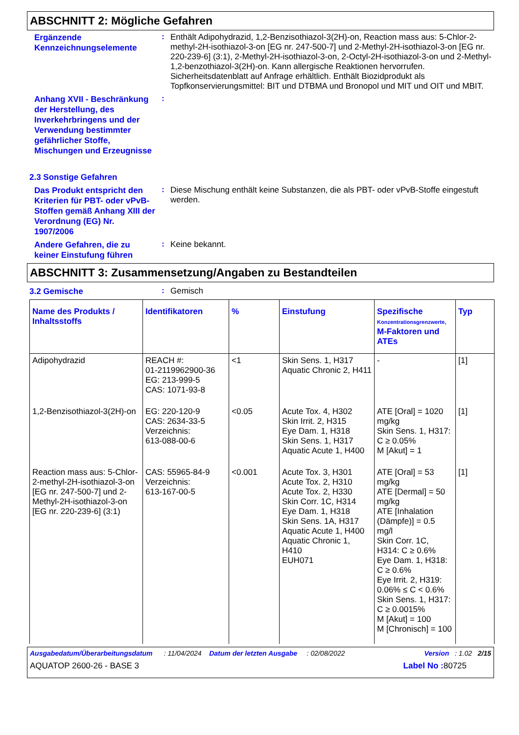ABSCHNITT 2: Mögliche Gefahren
Ergänzende Kennzeichnungselemente
:
Enthält Adipohydrazid, 1,2-Benzisothiazol-3(2H)-on, Reaction mass aus: 5-Chlor-2-methyl-2H-isothiazol-3-on [EG nr. 247-500-7] und 2-Methyl-2H-isothiazol-3-on [EG nr. 220-239-6] (3:1), 2-Methyl-2H-isothiazol-3-on, 2-Octyl-2H-isothiazol-3-on und 2-Methyl-1,2-benzothiazol-3(2H)-on. Kann allergische Reaktionen hervorrufen. Sicherheitsdatenblatt auf Anfrage erhältlich. Enthält Biozidprodukt als Topfkonservierungsmittel: BIT und DTBMA und Bronopol und MIT und OIT und MBIT.
Anhang XVII - Beschränkung der Herstellung, des Inverkehrbringens und der Verwendung bestimmter gefährlicher Stoffe, Mischungen und Erzeugnisse
:
2.3 Sonstige Gefahren
Das Produkt entspricht den Kriterien für PBT- oder vPvB-Stoffen gemäß Anhang XIII der Verordnung (EG) Nr. 1907/2006
:
Diese Mischung enthält keine Substanzen, die als PBT- oder vPvB-Stoffe eingestuft werden.
Andere Gefahren, die zu keiner Einstufung führen
:
Keine bekannt.
ABSCHNITT 3: Zusammensetzung/Angaben zu Bestandteilen
3.2 Gemische
:
Gemisch
| Name des Produkts / Inhaltsstoffs | Identifikatoren | % | Einstufung | Spezifische Konzentrationsgrenzwerte, M-Faktoren und ATEs | Typ |
| --- | --- | --- | --- | --- | --- |
| Adipohydrazid | REACH #: 01-2119962900-36 EG: 213-999-5 CAS: 1071-93-8 | <1 | Skin Sens. 1, H317 Aquatic Chronic 2, H411 | - | [1] |
| 1,2-Benzisothiazol-3(2H)-on | EG: 220-120-9 CAS: 2634-33-5 Verzeichnis: 613-088-00-6 | <0.05 | Acute Tox. 4, H302 Skin Irrit. 2, H315 Eye Dam. 1, H318 Skin Sens. 1, H317 Aquatic Acute 1, H400 | ATE [Oral] = 1020 mg/kg Skin Sens. 1, H317: C ≥ 0.05% M [Akut] = 1 | [1] |
| Reaction mass aus: 5-Chlor-2-methyl-2H-isothiazol-3-on [EG nr. 247-500-7] und 2-Methyl-2H-isothiazol-3-on [EG nr. 220-239-6] (3:1) | CAS: 55965-84-9 Verzeichnis: 613-167-00-5 | <0.001 | Acute Tox. 3, H301 Acute Tox. 2, H310 Acute Tox. 2, H330 Skin Corr. 1C, H314 Eye Dam. 1, H318 Skin Sens. 1A, H317 Aquatic Acute 1, H400 Aquatic Chronic 1, H410 EUH071 | ATE [Oral] = 53 mg/kg ATE [Dermal] = 50 mg/kg ATE [Inhalation (Dämpfe)] = 0.5 mg/l Skin Corr. 1C, H314: C ≥ 0.6% Eye Dam. 1, H318: C ≥ 0.6% Eye Irrit. 2, H319: 0.06% ≤ C < 0.6% Skin Sens. 1, H317: C ≥ 0.0015% M [Akut] = 100 M [Chronisch] = 100 | [1] |
Ausgabedatum/Überarbeitungsdatum : 11/04/2024 Datum der letzten Ausgabe : 02/08/2022 Version : 1.02 2/15
AQUATOP 2600-26 - BASE 3 Label No : 80725